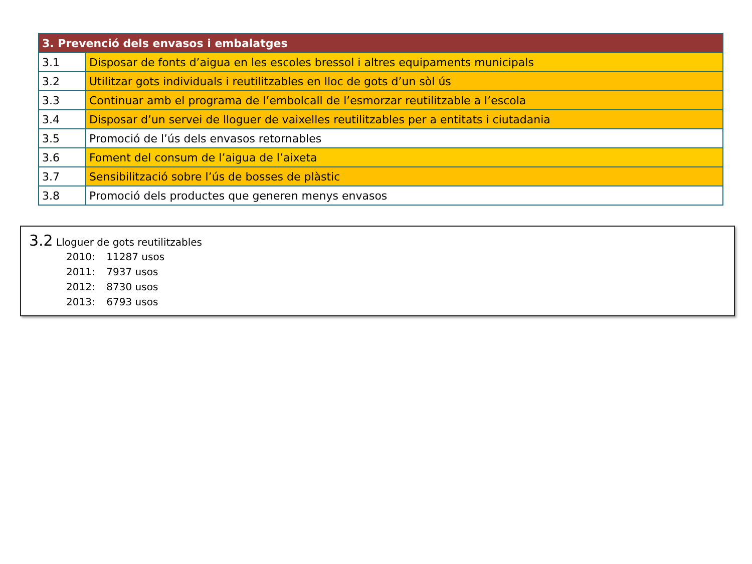| 3. Prevenció dels envasos i embalatges | |
| --- | --- |
| 3.1 | Disposar de fonts d’aigua en les escoles bressol i altres equipaments municipals |
| 3.2 | Utilitzar gots individuals i reutilitzables en lloc de gots d’un sòl ús |
| 3.3 | Continuar amb el programa de l’embolcall de l’esmorzar reutilitzable a l’escola |
| 3.4 | Disposar d’un servei de lloguer de vaixelles reutilitzables per a entitats i ciutadania |
| 3.5 | Promoció de l’ús dels envasos retornables |
| 3.6 | Foment del consum de l’aigua de l’aixeta |
| 3.7 | Sensibilització sobre l’ús de bosses de plàstic |
| 3.8 | Promoció dels productes que generen menys envasos |
3.2 Lloguer de gots reutilitzables
2010: 11287 usos
2011: 7937 usos
2012: 8730 usos
2013: 6793 usos